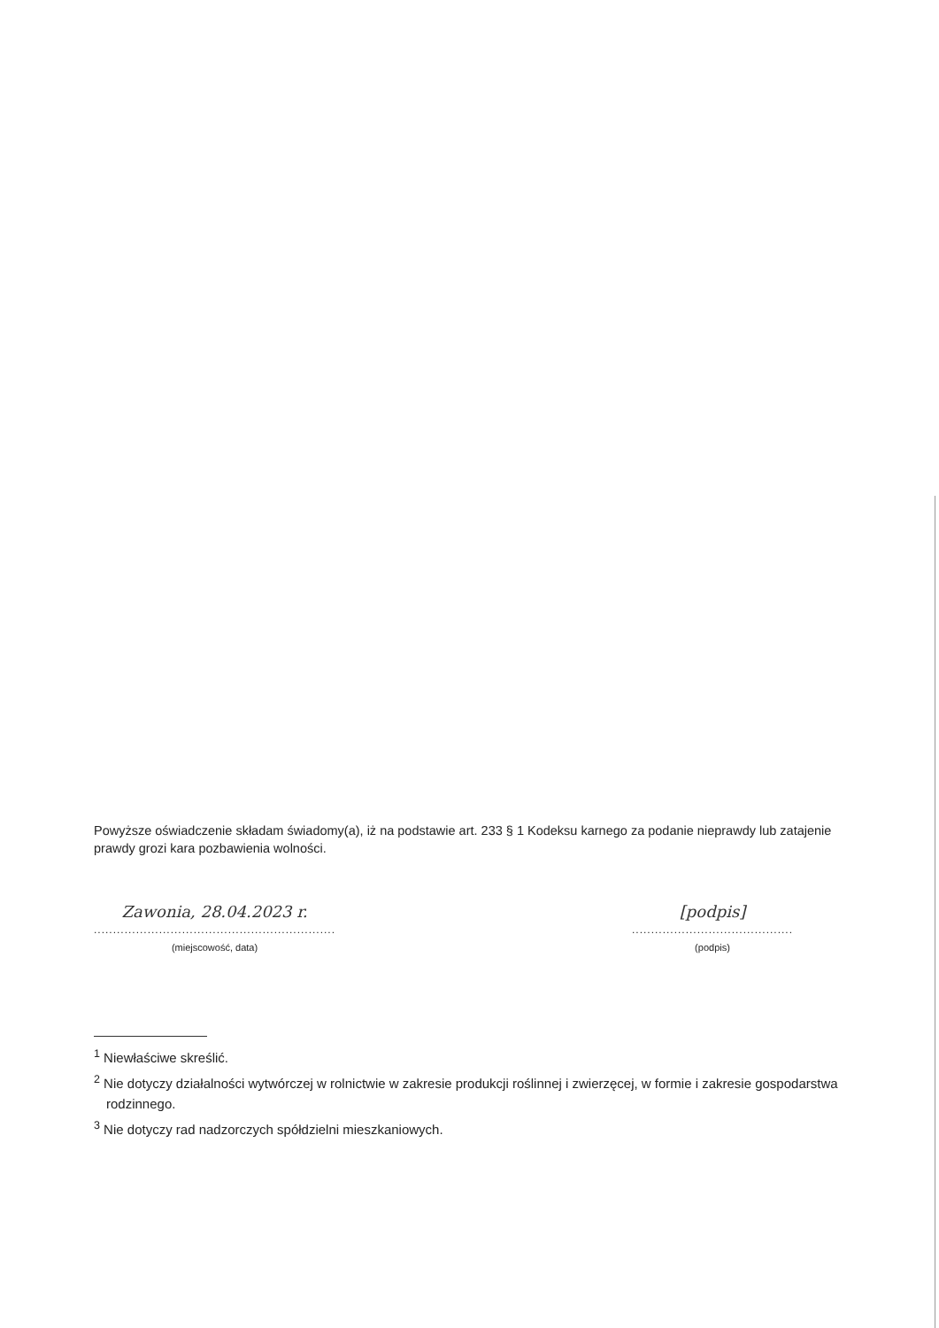Powyższe oświadczenie składam świadomy(a), iż na podstawie art. 233 § 1 Kodeksu karnego za podanie nieprawdy lub zatajenie prawdy grozi kara pozbawienia wolności.
Zawonia, 28.04.2023 r.
...............................................................
(miejscowość, data)
[podpis]
..........................................
(podpis)
<sup>1</sup> Niewłaściwe skreślić.
<sup>2</sup> Nie dotyczy działalności wytwórczej w rolnictwie w zakresie produkcji roślinnej i zwierzęcej, w formie i zakresie gospodarstwa rodzinnego.
<sup>3</sup> Nie dotyczy rad nadzorczych spółdzielni mieszkaniowych.